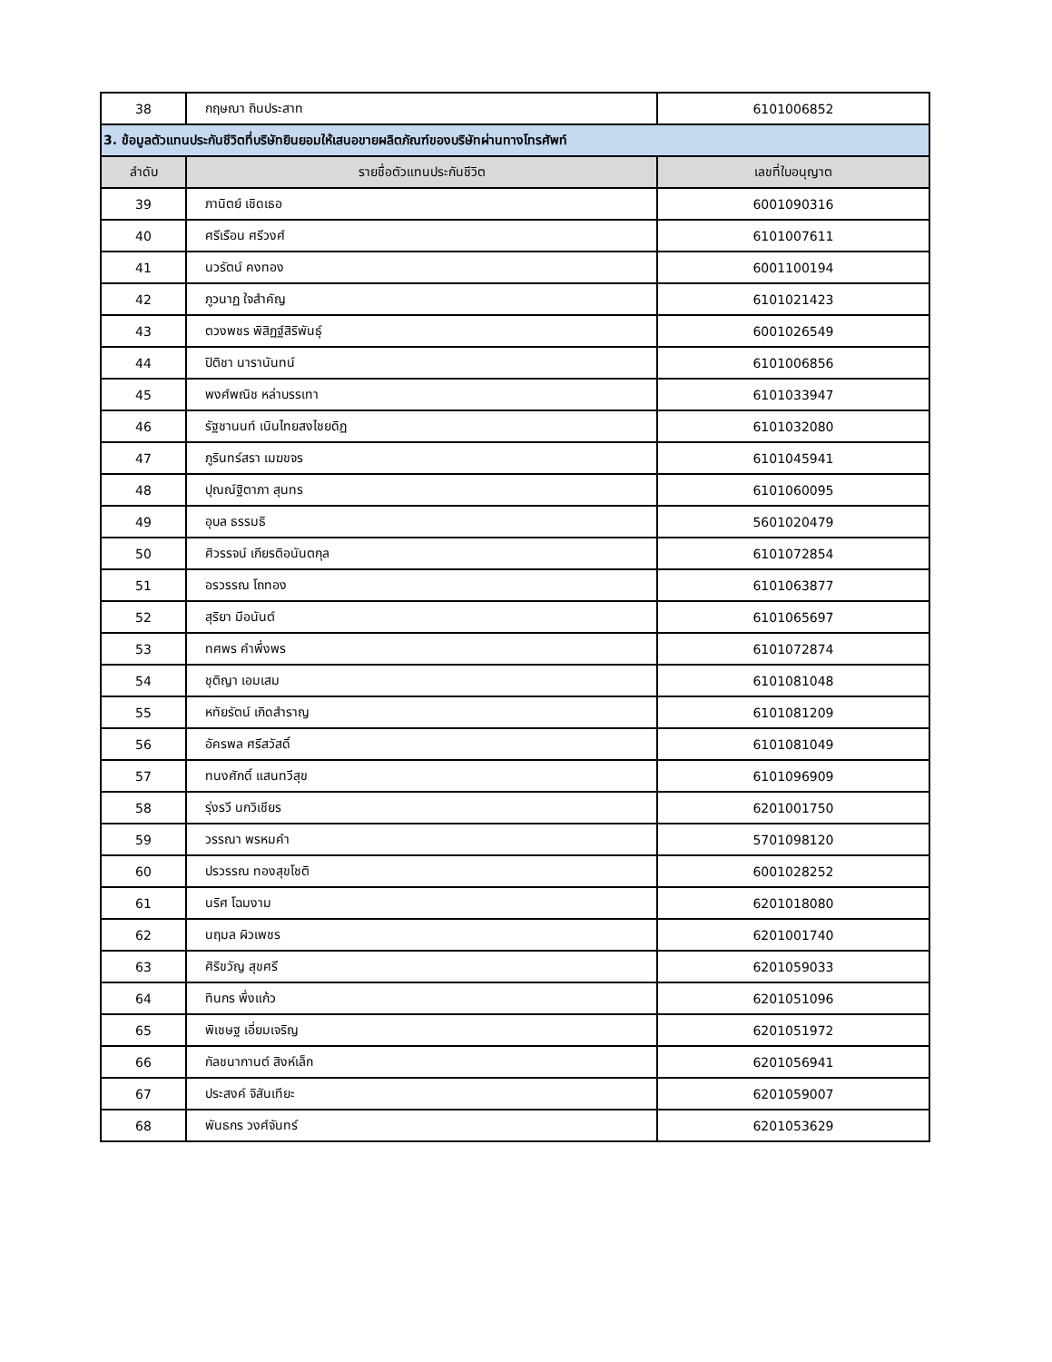| 38 | กฤษณา ถินประสาท | 6101006852 |
| 3. ข้อมูลตัวแทนประกันชีวิตที่บริษัทยินยอมให้เสนอขายผลิตภัณฑ์ของบริษัทผ่านทางโทรศัพท์ | | |
| ลำดับ | รายชื่อตัวแทนประกันชีวิต | เลขที่ใบอนุญาต |
| 39 | ภานิตย์ เชิดเธอ | 6001090316 |
| 40 | ศรีเรือน ศรีวงศ์ | 6101007611 |
| 41 | นวรัตน์ คงทอง | 6001100194 |
| 42 | ภูวนาฏ ใจสำคัญ | 6101021423 |
| 43 | ตวงพชร พิสิฏฐ์สิริพันธุ์ | 6001026549 |
| 44 | ปิติชา นารานันทน์ | 6101006856 |
| 45 | พงศ์พณิช หล่าบรรเทา | 6101033947 |
| 46 | รัฐชานนท์ เนินไทยสงไชยดิฏ | 6101032080 |
| 47 | ภูรินทร์สรา เมฆขจร | 6101045941 |
| 48 | ปุณณ์ฐิตาภา สุนทร | 6101060095 |
| 49 | อุบล ธรรมธิ | 5601020479 |
| 50 | ศิวรรจน์ เกียรติอนันตกุล | 6101072854 |
| 51 | อรวรรณ โถทอง | 6101063877 |
| 52 | สุริยา มีอนันต์ | 6101065697 |
| 53 | ทศพร คำพึ่งพร | 6101072874 |
| 54 | ชุติญา เอมเสม | 6101081048 |
| 55 | หทัยรัตน์ เกิดสำราญ | 6101081209 |
| 56 | อัครพล ศรีสวัสดิ์ | 6101081049 |
| 57 | ทนงศักดิ์ แสนทวีสุข | 6101096909 |
| 58 | รุ่งรวี นกวิเชียร | 6201001750 |
| 59 | วรรณา พรหมคำ | 5701098120 |
| 60 | ปรวรรณ ทองสุขโชติ | 6001028252 |
| 61 | นริศ โฉมงาม | 6201018080 |
| 62 | นฤมล ผิวเพชร | 6201001740 |
| 63 | ศิริขวัญ สุขศรี | 6201059033 |
| 64 | ทินกร พึ่งแก้ว | 6201051096 |
| 65 | พิเชษฐ เอี่ยมเจริญ | 6201051972 |
| 66 | กัลชนากานต์ สิงห์เล็ก | 6201056941 |
| 67 | ประสงค์ จิสันเทียะ | 6201059007 |
| 68 | พันธกร วงศ์จันทร์ | 6201053629 |